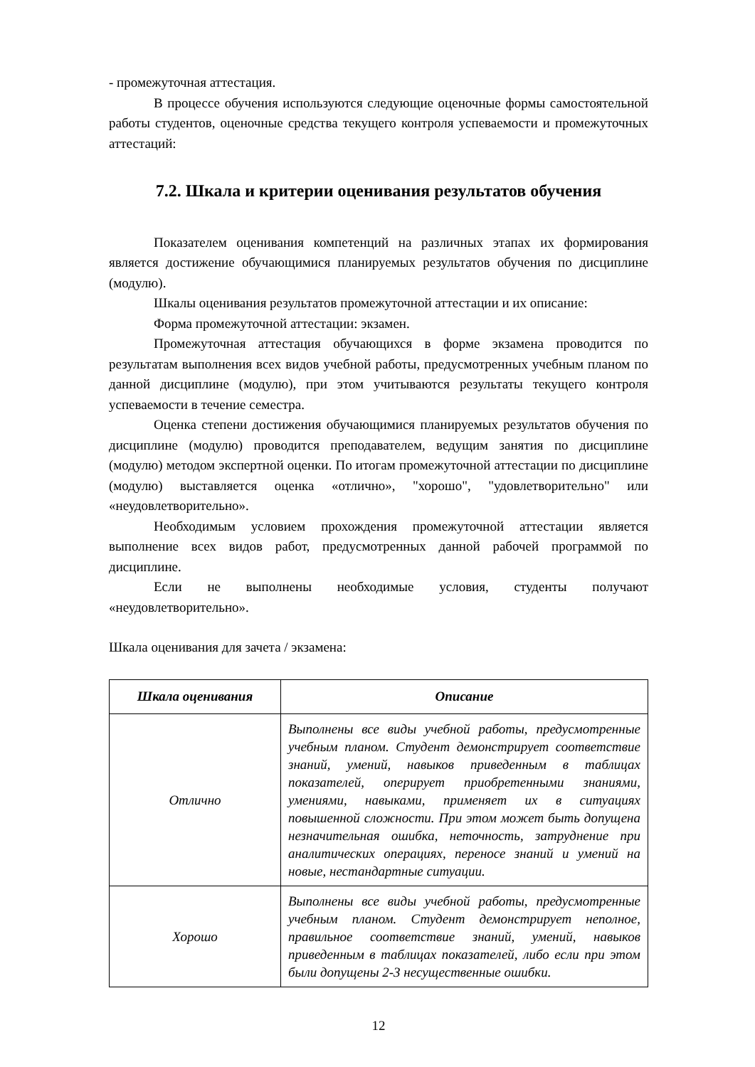- промежуточная аттестация.
В процессе обучения используются следующие оценочные формы самостоятельной работы студентов, оценочные средства текущего контроля успеваемости и промежуточных аттестаций:
7.2. Шкала и критерии оценивания результатов обучения
Показателем оценивания компетенций на различных этапах их формирования является достижение обучающимися планируемых результатов обучения по дисциплине (модулю).
Шкалы оценивания результатов промежуточной аттестации и их описание:
Форма промежуточной аттестации: экзамен.
Промежуточная аттестация обучающихся в форме экзамена проводится по результатам выполнения всех видов учебной работы, предусмотренных учебным планом по данной дисциплине (модулю), при этом учитываются результаты текущего контроля успеваемости в течение семестра.
Оценка степени достижения обучающимися планируемых результатов обучения по дисциплине (модулю) проводится преподавателем, ведущим занятия по дисциплине (модулю) методом экспертной оценки. По итогам промежуточной аттестации по дисциплине (модулю) выставляется оценка «отлично», "хорошо", "удовлетворительно" или «неудовлетворительно».
Необходимым условием прохождения промежуточной аттестации является выполнение всех видов работ, предусмотренных данной рабочей программой по дисциплине.
Если не выполнены необходимые условия, студенты получают «неудовлетворительно».
Шкала оценивания для зачета / экзамена:
| Шкала оценивания | Описание |
| --- | --- |
| Отлично | Выполнены все виды учебной работы, предусмотренные учебным планом. Студент демонстрирует соответствие знаний, умений, навыков приведенным в таблицах показателей, оперирует приобретенными знаниями, умениями, навыками, применяет их в ситуациях повышенной сложности. При этом может быть допущена незначительная ошибка, неточность, затруднение при аналитических операциях, переносе знаний и умений на новые, нестандартные ситуации. |
| Хорошо | Выполнены все виды учебной работы, предусмотренные учебным планом. Студент демонстрирует неполное, правильное соответствие знаний, умений, навыков приведенным в таблицах показателей, либо если при этом были допущены 2-3 несущественные ошибки. |
12